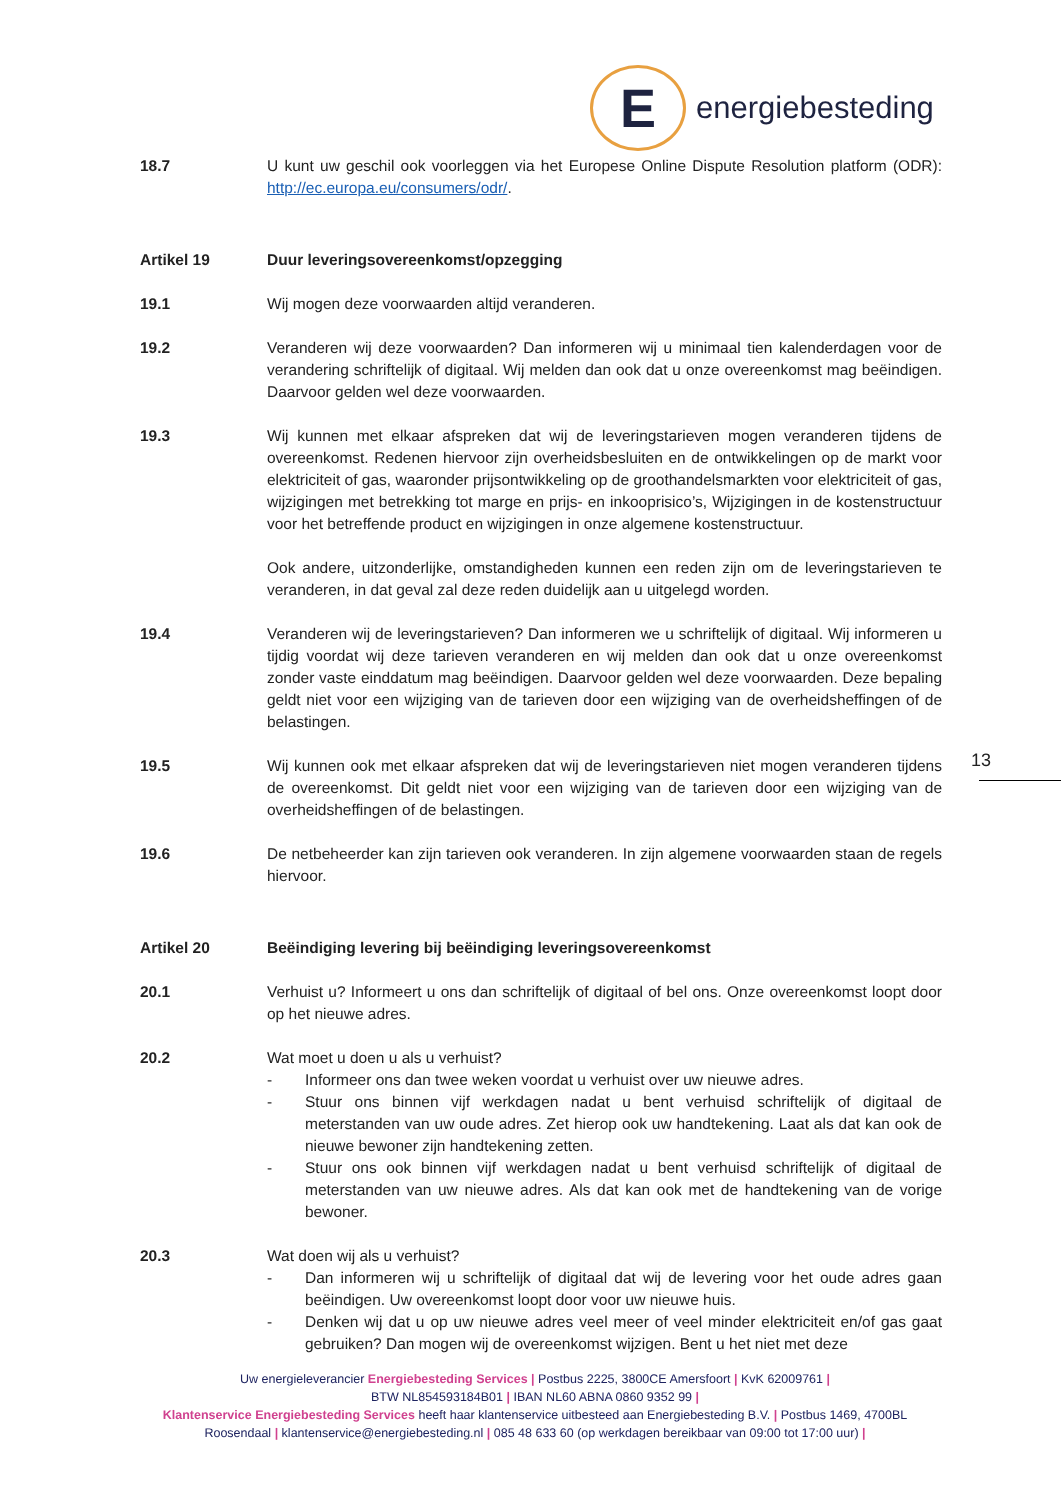E
energiebesteding
18.7 U kunt uw geschil ook voorleggen via het Europese Online Dispute Resolution platform (ODR): http://ec.europa.eu/consumers/odr/.
Artikel 19 Duur leveringsovereenkomst/opzegging
19.1 Wij mogen deze voorwaarden altijd veranderen.
19.2 Veranderen wij deze voorwaarden? Dan informeren wij u minimaal tien kalenderdagen voor de verandering schriftelijk of digitaal. Wij melden dan ook dat u onze overeenkomst mag beëindigen. Daarvoor gelden wel deze voorwaarden.
19.3 Wij kunnen met elkaar afspreken dat wij de leveringstarieven mogen veranderen tijdens de overeenkomst. Redenen hiervoor zijn overheidsbesluiten en de ontwikkelingen op de markt voor elektriciteit of gas, waaronder prijsontwikkeling op de groothandelsmarkten voor elektriciteit of gas, wijzigingen met betrekking tot marge en prijs- en inkooprisico’s, Wijzigingen in de kostenstructuur voor het betreffende product en wijzigingen in onze algemene kostenstructuur.
Ook andere, uitzonderlijke, omstandigheden kunnen een reden zijn om de leveringstarieven te veranderen, in dat geval zal deze reden duidelijk aan u uitgelegd worden.
19.4 Veranderen wij de leveringstarieven? Dan informeren we u schriftelijk of digitaal. Wij informeren u tijdig voordat wij deze tarieven veranderen en wij melden dan ook dat u onze overeenkomst zonder vaste einddatum mag beëindigen. Daarvoor gelden wel deze voorwaarden. Deze bepaling geldt niet voor een wijziging van de tarieven door een wijziging van de overheidsheffingen of de belastingen.
19.5 Wij kunnen ook met elkaar afspreken dat wij de leveringstarieven niet mogen veranderen tijdens de overeenkomst. Dit geldt niet voor een wijziging van de tarieven door een wijziging van de overheidsheffingen of de belastingen.
19.6 De netbeheerder kan zijn tarieven ook veranderen. In zijn algemene voorwaarden staan de regels hiervoor.
Artikel 20 Beëindiging levering bij beëindiging leveringsovereenkomst
20.1 Verhuist u? Informeert u ons dan schriftelijk of digitaal of bel ons. Onze overeenkomst loopt door op het nieuwe adres.
20.2 Wat moet u doen u als u verhuist?
- Informeer ons dan twee weken voordat u verhuist over uw nieuwe adres.
- Stuur ons binnen vijf werkdagen nadat u bent verhuisd schriftelijk of digitaal de meterstanden van uw oude adres. Zet hierop ook uw handtekening. Laat als dat kan ook de nieuwe bewoner zijn handtekening zetten.
- Stuur ons ook binnen vijf werkdagen nadat u bent verhuisd schriftelijk of digitaal de meterstanden van uw nieuwe adres. Als dat kan ook met de handtekening van de vorige bewoner.
20.3 Wat doen wij als u verhuist?
- Dan informeren wij u schriftelijk of digitaal dat wij de levering voor het oude adres gaan beëindigen. Uw overeenkomst loopt door voor uw nieuwe huis.
- Denken wij dat u op uw nieuwe adres veel meer of veel minder elektriciteit en/of gas gaat gebruiken? Dan mogen wij de overeenkomst wijzigen. Bent u het niet met deze
13
Uw energieleverancier Energiebesteding Services | Postbus 2225, 3800CE Amersfoort | KvK 62009761 |
BTW NL854593184B01 | IBAN NL60 ABNA 0860 9352 99 |
Klantenservice Energiebesteding Services heeft haar klantenservice uitbesteed aan Energiebesteding B.V. | Postbus 1469, 4700BL Roosendaal | klantenservice@energiebesteding.nl | 085 48 633 60 (op werkdagen bereikbaar van 09:00 tot 17:00 uur) |